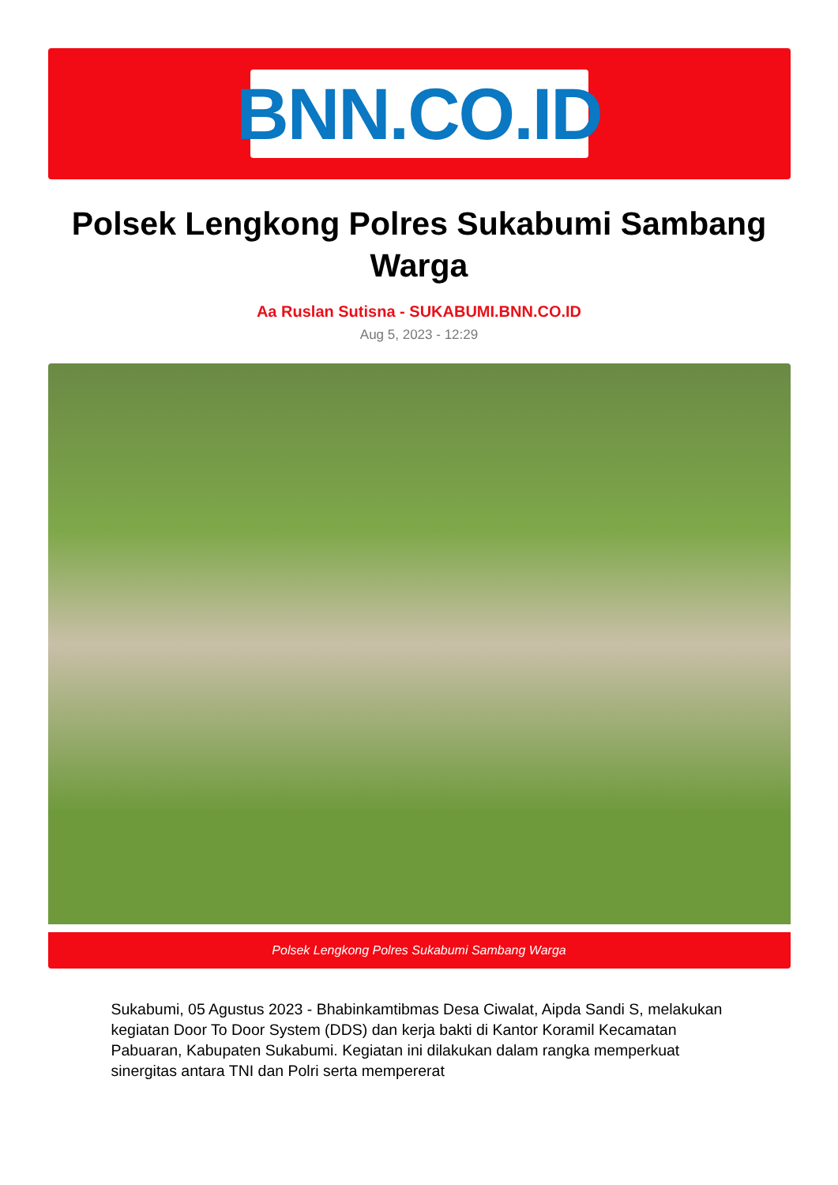BNN.CO.ID
Polsek Lengkong Polres Sukabumi Sambang Warga
Aa Ruslan Sutisna - SUKABUMI.BNN.CO.ID
Aug 5, 2023 - 12:29
Polsek Lengkong Polres Sukabumi Sambang Warga
Sukabumi, 05 Agustus 2023 - Bhabinkamtibmas Desa Ciwalat, Aipda Sandi S, melakukan kegiatan Door To Door System (DDS) dan kerja bakti di Kantor Koramil Kecamatan Pabuaran, Kabupaten Sukabumi. Kegiatan ini dilakukan dalam rangka memperkuat sinergitas antara TNI dan Polri serta mempererat